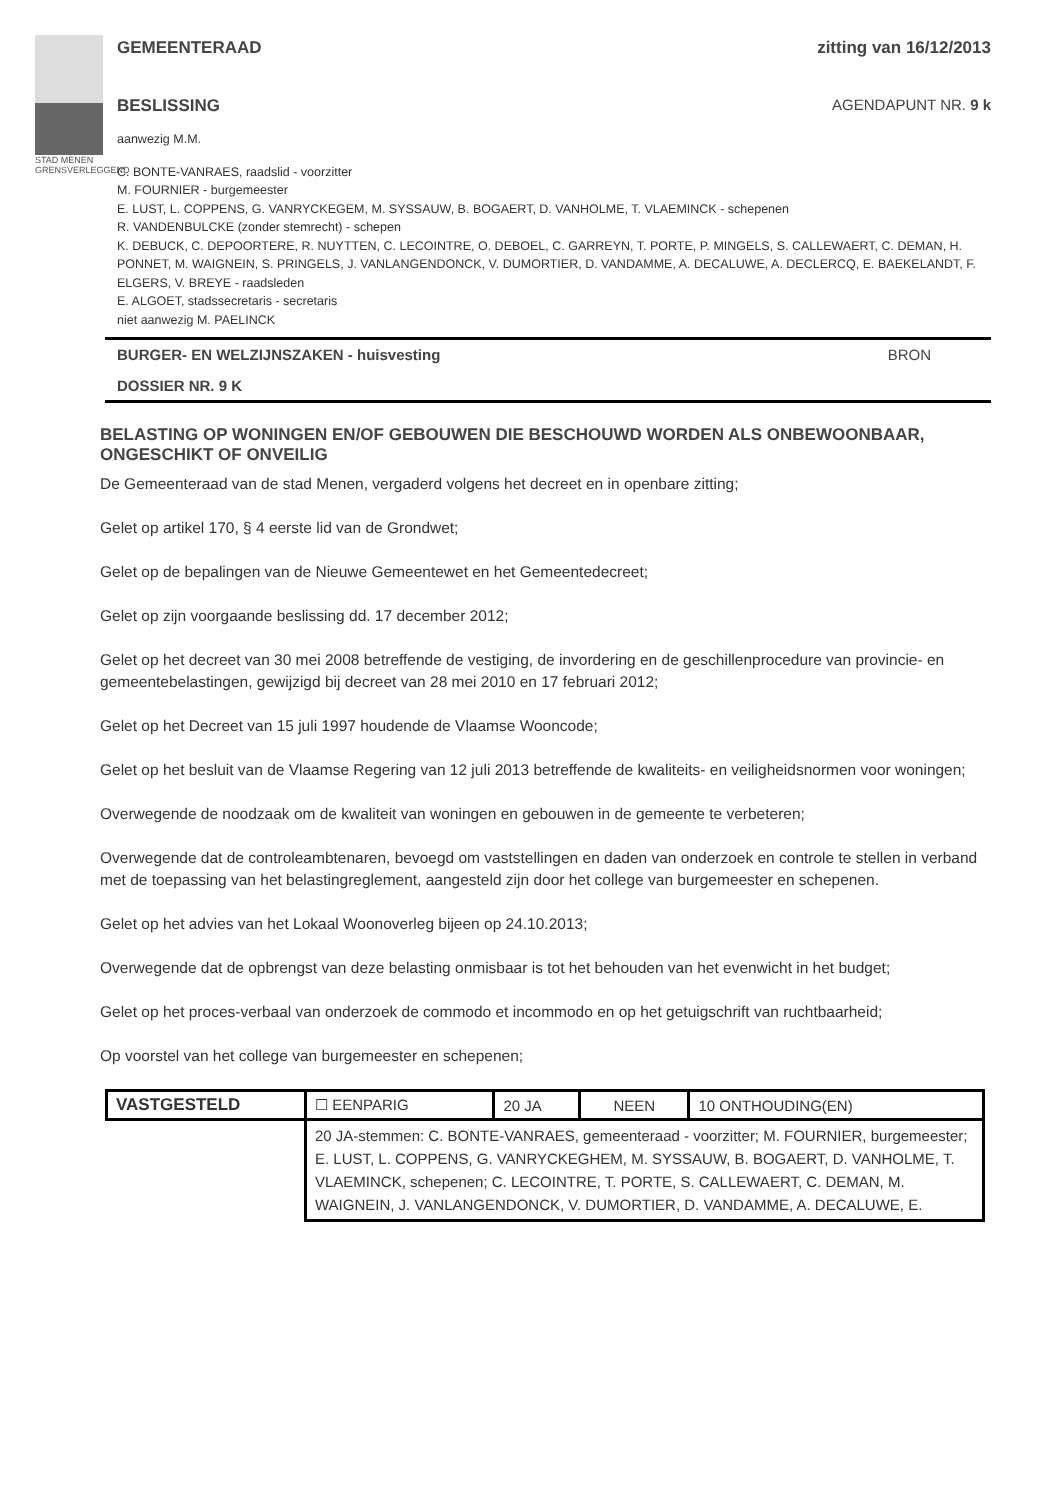STAD MENEN
GRENSVERLEGGEND
GEMEENTERAAD zitting van 16/12/2013
BESLISSING AGENDAPUNT NR. 9 k
aanwezig M.M.
C. BONTE-VANRAES, raadslid - voorzitter
M. FOURNIER - burgemeester
E. LUST, L. COPPENS, G. VANRYCKEGEM, M. SYSSAUW, B. BOGAERT, D. VANHOLME, T. VLAEMINCK - schepenen
R. VANDENBULCKE (zonder stemrecht) - schepen
K. DEBUCK, C. DEPOORTERE, R. NUYTTEN, C. LECOINTRE, O. DEBOEL, C. GARREYN, T. PORTE, P. MINGELS, S. CALLEWAERT, C. DEMAN, H. PONNET, M. WAIGNEIN, S. PRINGELS, J. VANLANGENDONCK, V. DUMORTIER, D. VANDAMME, A. DECALUWE, A. DECLERCQ, E. BAEKELANDT, F. ELGERS, V. BREYE - raadsleden
E. ALGOET, stadssecretaris - secretaris
niet aanwezig M. PAELINCK
BURGER- EN WELZIJNSZAKEN - huisvesting BRON
DOSSIER NR. 9 K
BELASTING OP WONINGEN EN/OF GEBOUWEN DIE BESCHOUWD WORDEN ALS ONBEWOONBAAR, ONGESCHIKT OF ONVEILIG
De Gemeenteraad van de stad Menen, vergaderd volgens het decreet en in openbare zitting;
Gelet op artikel 170, § 4 eerste lid van de Grondwet;
Gelet op de bepalingen van de Nieuwe Gemeentewet en het Gemeentedecreet;
Gelet op zijn voorgaande beslissing dd. 17 december 2012;
Gelet op het decreet van 30 mei 2008 betreffende de vestiging, de invordering en de geschillenprocedure van provincie- en gemeentebelastingen, gewijzigd bij decreet van 28 mei 2010 en 17 februari 2012;
Gelet op het Decreet van 15 juli 1997 houdende de Vlaamse Wooncode;
Gelet op het besluit van de Vlaamse Regering van 12 juli 2013 betreffende de kwaliteits- en veiligheidsnormen voor woningen;
Overwegende de noodzaak om de kwaliteit van woningen en gebouwen in de gemeente te verbeteren;
Overwegende dat de controleambtenaren, bevoegd om vaststellingen en daden van onderzoek en controle te stellen in verband met de toepassing van het belastingreglement, aangesteld zijn door het college van burgemeester en schepenen.
Gelet op het advies van het Lokaal Woonoverleg bijeen op 24.10.2013;
Overwegende dat de opbrengst van deze belasting onmisbaar is tot het behouden van het evenwicht in het budget;
Gelet op het proces-verbaal van onderzoek de commodo et incommodo en op het getuigschrift van ruchtbaarheid;
Op voorstel van het college van burgemeester en schepenen;
| VASTGESTELD | ☐ EENPARIG | 20 JA | NEEN | 10 ONTHOUDING(EN) |
| | 20 JA-stemmen: C. BONTE-VANRAES, gemeenteraad - voorzitter; M. FOURNIER, burgemeester; E. LUST, L. COPPENS, G. VANRYCKEGHEM, M. SYSSAUW, B. BOGAERT, D. VANHOLME, T. VLAEMINCK, schepenen; C. LECOINTRE, T. PORTE, S. CALLEWAERT, C. DEMAN, M. WAIGNEIN, J. VANLANGENDONCK, V. DUMORTIER, D. VANDAMME, A. DECALUWE, E. | | | |